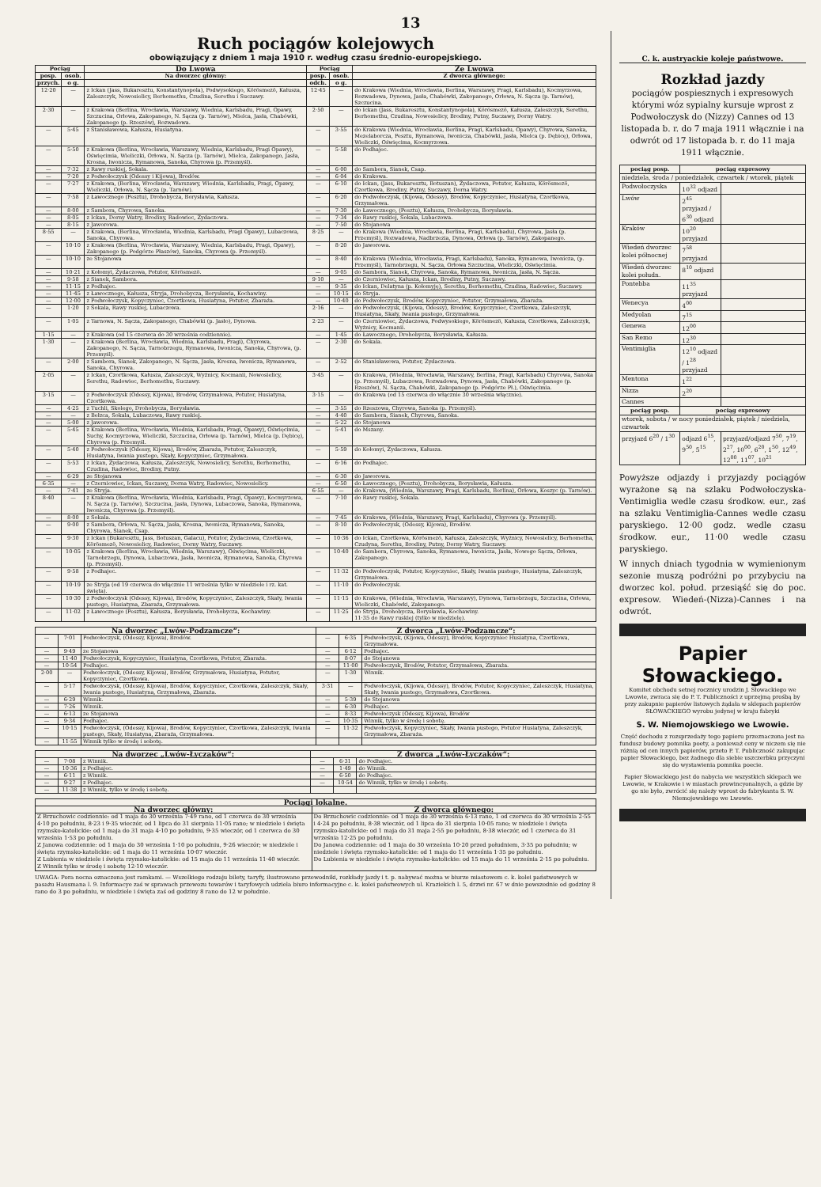13
Ruch pociągów kolejowych
obowiązujący z dniem 1 maja 1910 r. według czasu średnio-europejskiego.
| Pociąg | | Do Lwowa | Pociąg | | Ze Lwowa |
| --- | --- | --- | --- | --- | --- |
| posp. | osob. | Na dworzec główny: | posp. | osob. | Z dworca głównego: |
| przych. | o g. | | odch. | o g. | |
| 12·20 | — | z Ickan (Jass, Bukaresztu, Konstantynopola), Podwysokiego, Körösmezö, Kałusza, Zaleszczyk, Nowosielicy, Berhomethu, Czudina, Serethu i Suczawy. | 12·45 | — | do Krakowa (Wiednia, Wrocławia, Berlina, Warszawy, Pragi, Karlsbadu), Kocmyrzowa, Rozwadowa, Dynowa, Jasła, Chabówki, Zakopanego, Orłowa, N. Sącza (p. Tarnów), Szczucina. |
| 2·30 | — | z Krakowa (Berlina, Wrocławia, Warszawy, Wiednia, Karlsbadu, Pragi, Opawy, Szczucina, Orłowa, Zakopanego, N. Sącza (p. Tarnów), Mielca, Jasła, Chabówki, Zakopanego (p. Rzeszów), Rozwadowa. | 2·50 | — | do Ickan (Jass, Bukaresztu, Konstantynopola), Körösmezö, Kałusza, Zaleszczyk, Serethu, Berhomethu, Czudina, Nowosielicy, Brodiny, Putny, Suczawy, Dorny Watry. |
| — | 5·45 | z Stanisławowa, Kałusza, Husiatyna. | — | 3·55 | do Krakowa (Wiednia, Wrocławia, Berlina, Pragi, Karlsbadu, Opawy), Chyrowa, Sanoka, Mezelaborcza, Pesztu, Rymanowa, Iwonicza, Chabówki, Jasła, Mielca (p. Dębicę), Orłowa, Wieliczki, Oświęcima, Kocmyrzowa. |
| — | 5·50 | z Krakowa (Berlina, Wrocławia, Warszawy, Wiednia, Karlsbadu, Pragi Opawy), Oświęcimia, Wieliczki, Orłowa, N. Sącza (p. Tarnów), Mielca, Zakopanego, Jasła, Krosna, Iwonicza, Rymanowa, Sanoka, Chyrowa (p. Przemyśl). | — | 5·58 | do Podhajec. |
| — | 7·32 | z Rawy ruskiej, Sokala. | — | 6·00 | do Sambora, Sianek, Csap. |
| — | 7·20 | z Podwołoczysk (Odessy i Kijowa), Brodów. | — | 6·04 | do Krakowa. |
| — | 7·27 | z Krakowa, (Berlina, Wrocławia, Warszawy, Wiednia, Karlsbadu, Pragi, Opawy, Wieliczki, Orłowa, N. Sącza (p. Tarnów). | — | 6·10 | do Ickan, (Jass, Bukaresztu, Botuszan), Żydaczowa, Potutor, Kałusza, Körösmezö, Czortkowa, Brodiny, Putny, Suczawy, Dorna Watry. |
| — | 7·58 | z Ławocznego (Pesztu), Drohobycza, Borysławia, Kałusza. | — | 6·20 | do Podwołoczysk, (Kijowa, Odessy), Brodów, Kopyczyniec, Husiatyna, Czortkowa, Grzymałowa. |
| — | 8·00 | z Sambora, Chyrowa, Sanoka. | — | 7·30 | do Ławocznego, (Pesztu), Kałusza, Drohobycza, Borysławia. |
| — | 8·05 | z Ickan, Dorny Watry, Brodiny, Radowiec, Żydaczowa. | — | 7·34 | do Rawy ruskiej, Sokala, Lubaczowa. |
| — | 8·15 | z Jaworowa. | — | 7·50 | do Stojanowa |
| 8·55 | — | z Krakowa, (Berlina, Wrocławia, Wiednia, Karlsbadu, Pragi Opawy), Lubaczowa, Sanoka, Chyrowa. | 8·25 | — | do Krakowa (Wiednia, Wrocławia, Berlina, Pragi, Karlsbadu), Chyrowa, Jasła (p. Przemyśl), Rozwadowa, Nadbrzezia, Dynowa, Orłowa (p. Tarnów), Zakopanego. |
| — | 10·10 | z Krakowa (Berlina, Wrocławia, Warszawy, Wiednia, Karlsbadu, Pragi, Opawy), Zakopanego (p. Podgórze Płaszów), Sanoka, Chyrowa (p. Przemyśl). | — | 8·20 | do Jaworowa. |
| — | 10·10 | ze Stojanowa | — | 8·40 | do Krakowa (Wiednia, Wrocławia, Pragi, Karlsbadu), Sanoka, Rymanowa, Iwonicza, (p. Przemyśl), Tarnobrzegu, N. Sącza, Orłowa Szczucina, Wieliczki, Oświęcimia. |
| — | 10·21 | z Kołomyi, Żydaczowa, Potutor, Körösmezö. | — | 9·05 | do Sambora, Sianek, Chyrowa, Sanoka, Rymanowa, Iwonicza, Jasła, N. Sącza. |
| — | 9·58 | z Sianek, Sambora. | 9·10 | — | do Czerniowiec, Kałusza, Ickan, Brodiny, Putny, Suczawy. |
| — | 11·15 | z Podhajec. | — | 9·35 | do Ickan, Delatyna (p. Kołomyję), Serethu, Berhomethu, Czudina, Radowiec, Suczawy. |
| — | 11·45 | z Ławocznego, Kałusza, Stryja, Drohobycza, Borysławia, Kochawiny. | — | 10·15 | do Stryja. |
| — | 12·00 | z Podwołoczysk, Kopyczyniec, Czortkowa, Husiatyna, Potutor, Zbaraża. | — | 10·40 | do Podwołoczysk, Brodów, Kopyczyniec, Potutor, Grzymałowa, Zbaraża. |
| — | 1·20 | z Sokala, Rawy ruskiej, Lubaczowa. | 2·16 | — | do Podwołoczysk, (Kijowa, Odessy), Brodów, Kopyczyniec, Czortkowa, Zaleszczyk, Husiatyna, Skały, Iwania pustego, Grzymałowa. |
| — | 1·05 | z Tarnowa, N. Sącza, Zakopanego, Chabówki (p. Jasło), Dynowa. | 2·23 | — | do Czerniowiec, Żydaczowa, Podwysokiego, Körösmezö, Kałusza, Czortkowa, Zaleszczyk, Wyżnicy, Kocmanii. |
| 1·15 | — | z Krakowa (od 15 czerwca do 30 września codziennie). | — | 1·45 | do Ławocznego, Drohobycza, Borysławia, Kałusza. |
| 1·30 | — | z Krakowa (Berlina, Wrocławia, Wiednia, Karlsbadu, Pragi), Chyrowa, Zakopanego, N. Sącza, Tarnobrzegu, Rymanowa, Iwonicza, Sanoka, Chyrowa, (p. Przemyśl). | — | 2·30 | do Sokala. |
| — | 2·00 | z Sambora, Sianek, Zakopanego, N. Sącza, Jasła, Krosna, Iwonicza, Rymanowa, Sanoka, Chyrowa. | — | 2·52 | do Stanisławowa, Potutor, Żydaczowa. |
| 2·05 | — | z Ickan, Czortkowa, Kałusza, Zaleszczyk, Wyżnicy, Kocmanii, Nowosielicy, Serethu, Radowiec, Berhomethu, Suczawy. | 3·45 | — | do Krakowa, (Wiednia, Wrocławia, Warszawy, Berlina, Pragi, Karlsbadu) Chyrowa, Sanoka (p. Przemyśl), Lubaczowa, Rozwadowa, Dynowa, Jasła, Chabówki, Zakopanego (p. Rzeszów), N. Sącza, Chabówki, Zakopanego (p. Podgórze Pł.), Oświęcimia. |
| 3·15 | — | z Podwołoczysk (Odessy, Kijowa), Brodów, Grzymałowa, Potutor, Husiatyna, Czortkowa. | 3·15 | — | do Krakowa (od 15 czerwca do włącznie 30 września włącznie). |
| — | 4·25 | z Tuchli, Skolego, Drohobycza, Borysławia. | — | 3·55 | do Rzeszowa, Chyrowa, Sanoka (p. Przemyśl). |
| — | — | z Bełzca, Sokala, Lubaczowa, Rawy ruskiej. | — | 4·40 | do Sambora, Sianek, Chyrowa, Sanoka. |
| — | 5·00 | z Jaworowa. | — | 5·22 | do Stojanowa |
| — | 5·45 | z Krakowa (Berlina, Wrocławia, Wiednia, Karlsbadu, Pragi, Opawy), Oświęcimia, Suchy, Kocmyrzowa, Wieliczki, Szczucina, Orłowa (p. Tarnów), Mielca (p. Dębicę), Chyrowa (p. Przemyśl. | — | 5·41 | do Mszany. |
| — | 5·40 | z Podwołoczysk (Odessy, Kijowa), Brodów, Zbaraża, Potutor, Zaleszczyk, Husiatyna, Iwania pustego, Skały, Kopyczyniec, Grzymałowa. | — | 5·59 | do Kołomyi, Żydaczowa, Kałusza. |
| — | 5·53 | z Ickan, Żydaczowa, Kałusza, Zaleszczyk, Nowosielicy, Serethu, Berhomethu, Czudina, Radowiec, Brodiny, Putny. | — | 6·16 | do Podhajec. |
| — | 6·29 | ze Stojanowa | — | 6·30 | do Jaworowa. |
| 6·35 | — | z Czerniowiec, Ickan, Suczawy, Dorna Watry, Radowiec, Nowosielicy. | — | 6·50 | do Ławocznego, (Pesztu), Drohobycza, Borysławia, Kałusza. |
| — | 7·41 | ze Stryja. | 6·55 | — | do Krakowa, (Wiednia, Warszawy, Pragi, Karlsbadu, Berlina), Orłowa, Koszyc (p. Tarnów). |
| 8·40 | — | z Krakowa (Berlina, Wrocławia, Wiednia, Karlsbadu, Pragi, Opawy), Kocmyrzowa, N. Sącza (p. Tarnów), Szczucina, Jasła, Dynowa, Lubaczowa, Sanoka, Rymanowa, Iwonicza, Chyrowa (p. Przemyśl). | — | 7·10 | do Rawy ruskiej, Sokala. |
| — | 8·00 | z Sokala. | — | 7·45 | do Krakowa, (Wiednia, Warszawy, Pragi, Karlsbadu), Chyrowa (p. Przemyśl). |
| — | 9·00 | z Sambora, Orłowa, N. Sącza, Jasła, Krosna, Iwonicza, Rymanowa, Sanoka, Chyrowa, Sianek, Csap. | — | 8·10 | do Podwołoczysk, (Odessy, Kijowa), Brodów. |
| — | 9·30 | z Ickan (Bukaresztu, Jass, Botuszan, Galacu), Potutor, Żydaczowa, Czortkowa, Körösmezö, Nowosielicy, Radowiec, Dorny Watry, Suczawy. | — | 10·36 | do Ickan, Czortkowa, Körösmezö, Kałusza, Zaleszczyk, Wyżnicy, Nowosielicy, Berhometha, Czudyna, Serethu, Brodiny, Putny, Dorny Watry, Suczawy. |
| — | 10·05 | z Krakowa (Berlina, Wrocławia, Wiednia, Warszawy), Oświęcima, Wieliczki, Tarnobrzegu, Dynowa, Lubaczowa, Jasła, Iwonicza, Rymanowa, Sanoka, Chyrowa (p. Przemyśl). | — | 10·40 | do Sambora, Chyrowa, Sanoka, Rymanowa, Iwonicza, Jasła, Nowego Sącza, Orłowa, Zakopanego. |
| — | 9·58 | z Podhajec. | — | 11·32 | do Podwołoczysk, Potutor, Kopyczyniec, Skały, Iwania pustego, Husiatyna, Zaleszczyk, Grzymałowa. |
| — | 10·19 | ze Stryja (od 19 czerwca do włącznie 11 września tylko w niedziele i rz. kat. święta). | — | 11·10 | do Podwołoczysk. |
| — | 10·30 | z Podwołoczysk (Odessy, Kijowa), Brodów, Kopyczyniec, Zaleszczyk, Skały, Iwania pustego, Husiatyna, Zbaraża, Grzymałowa. | — | 11·15 | do Krakowa, (Wiednia, Wrocławia, Warszawy), Dynowa, Tarnobrzegu, Szczucina, Orłowa, Wieliczki, Chabówki, Zakopanego. |
| — | 11·02 | z Ławocznego (Pesztu), Kałusza, Borysławia, Drohobycza, Kochawiny. | — | 11·25 | do Stryja, Drohobycza, Borysławia, Kochawiny. 11·35 do Rawy ruskiej (tylko w niedzielę). |
| Na dworzec „Lwów-Podzamcze“: | | | Z dworca „Lwów-Podzamcze“: | | |
| --- | --- | --- | --- | --- | --- |
| — | 7·01 | Podwołoczysk, (Odessy, Kijowa), Brodów. | — | 6·35 | Podwołoczysk, (Kijowa, Odessy), Brodów, Kopyczyniec Husiatyna, Czortkowa, Grzymałowa. |
| — | 9·49 | ze Stojanowa | — | 6·12 | Podhajec. |
| — | 11·40 | Podwołoczysk, Kopyczyniec, Husiatyna, Czortkowa, Potutor, Zbaraża. | — | 8·07 | do Stojanowa |
| — | 10·54 | Podhajec. | — | 11·00 | Podwołoczysk, Brodów, Potutor, Grzymałowa, Zbaraża. |
| 2·00 | — | Podwołoczysk, (Odessy, Kijowa), Brodów, Grzymałowa, Husiatyna, Potutor, Kopyczyniec, Czortkowa. | — | 1·30 | Winnik. |
| — | 5·17 | Podwołoczysk, (Odessy, Kijowa), Brodów, Kopyczyniec, Czortkowa, Zaleszczyk, Skały, Iwania pustego, Husiatyna, Grzymałowa, Zbaraża. | 3·31 | — | Podwołoczysk, (Kijowa, Odessy), Brodów, Potutor, Kopyczyniec, Zaleszczyk, Husiatyna, Skały, Iwania pustego, Grzymałowa, Czortkowa. |
| — | 6·29 | Winnik. | — | 5·39 | do Stojanowa |
| — | 7·26 | Winnik. | — | 6·30 | Podhajec. |
| — | 6·13 | ze Stojanowa | — | 8·33 | Podwołoczysk (Odessy, Kijowa), Brodów |
| — | 9·34 | Podhajec. | — | 10·35 | Winnik, tylko w środę i sobotę. |
| — | 10·15 | Podwołoczysk, (Odessy, Kijowa), Brodów, Kopyczyniec, Czortkowa, Zaleszczyk, Iwania pustego, Skały, Husiatyna, Zbaraża, Grzymałowa. | — | 11·32 | Podwołoczysk, Kopyczyniec, Skały, Iwania pustego, Potutor Husiatyna, Zaleszczyk, Grzymałowa, Zbaraża. |
| — | 11·55 | Winnik tylko w środę i sobotę. | | | |
| Na dworzec „Lwów-Łyczaków“: | | | Z dworca „Lwów-Łyczaków“: | | |
| --- | --- | --- | --- | --- | --- |
| — | 7·08 | z Winnik. | — | 6·31 | do Podhajec. |
| — | 10·36 | z Podhajec. | — | 1·49 | do Winnik. |
| — | 6·11 | z Winnik. | — | 6·50 | do Podhajec. |
| — | 9·27 | z Podhajec. | — | 10·54 | do Winnik, tylko w środę i sobotę. |
| — | 11·38 | z Winnik, tylko w środę i sobotę. | | | |
| Pociągi lokalne. | |
| --- | --- |
| Na dworzec główny: | Z dworca głównego: |
| Z Brzuchowic codziennie: od 1 maja do 30 września 7·49 rano, od 1 czerwca do 30 września 4·10 po południu, 8·23 i 9·35 wieczór, od 1 lipca do 31 sierpnia 11·05 rano; w niedziele i święta rzymsko-katolickie: od 1 maja do 31 maja 4·10 po południu, 9·35 wieczór, od 1 czerwca do 30 września 1·53 po południu. Z Janowa codziennie: od 1 maja do 30 września 1·10 po południu, 9·26 wieczór; w niedziele i święta rzymsko-katolickie: od 1 maja do 11 września 10·07 wieczór. Z Lubienia w niedziele i święta rzymsko-katolickie: od 15 maja do 11 września 11·40 wieczór. Z Winnik tylko w środę i sobotę 12·10 wieczór. | Do Brzuchowic codziennie: od 1 maja do 30 września 6·13 rano, 1 od czerwca do 30 września 2·55 i 4·24 po południu, 8·38 wieczór, od 1 lipca do 31 sierpnia 10·05 rano; w niedziele i święta rzymsko-katolickie: od 1 maja do 31 maja 2·55 po południu, 8·38 wieczór, od 1 czerwca do 31 września 12·25 po południu. Do Janowa codziennie: od 1 maja do 30 września 10·20 przed południem, 3·35 po południu; w niedziele i święta rzymsko-katolickie: od 1 maja do 11 września 1·35 po południu. Do Lubienia w niedziele i święta rzymsko-katolickie: od 15 maja do 11 września 2·15 po południu. |
UWAGA: Pora nocna oznaczona jest ramkami. — Wszelkiego rodzaju bilety, taryfy, ilustrowane przewodniki, rozkłady jazdy i t. p. nabywać można w biurze miastowem c. k. kolei państwowych w pasażu Hausmana l. 9. Informacye zaś w sprawach przewozu towarów i taryfowych udziela biuro informacyjne c. k. kolei państwowych ul. Kraziekich l. 5, drzwi nr. 67 w dnie powszednie od godziny 8 rano do 3 po południu, w niedziele i święta zaś od godziny 8 rano do 12 w południe.
C. k. austryackie koleje państwowe.
Rozkład jazdy
pociągów pospiesznych i expresowych którymi wóz sypialny kursuje wprost z Podwołoczysk do (Nizzy) Cannes od 13 listopada b. r. do 7 maja 1911 włącznie i na odwrót od 17 listopada b. r. do 11 maja 1911 włącznie.
| pociąg posp. | pociąg expresowy | |
| --- | --- | --- |
| niedziela, środa / poniedziałek, czwartek / wtorek, piątek | | |
| Podwołoczyska | 10<sup>32</sup> odjazd | |
| Lwów | 2<sup>45</sup> przyjazd / 6<sup>30</sup> odjazd | |
| Kraków | 10<sup>20</sup> przyjazd | |
| Wiedeń dworzec kolei północnej | 7<sup>58</sup> przyjazd | |
| Wiedeń dworzec kolei połudn. | 8<sup>10</sup> odjazd | |
| Pontebba | 11<sup>35</sup> przyjazd | |
| Wenecya | 4<sup>00</sup> | |
| Medyolan | 7<sup>15</sup> | |
| Genewa | 12<sup>00</sup> | |
| San Remo | 12<sup>30</sup> | |
| Ventimiglia | 12<sup>10</sup> odjazd / 1<sup>28</sup> przyjazd | |
| Mentona | 1<sup>22</sup> | |
| Nizza | 2<sup>20</sup> | |
| Cannes | | |
| pociąg posp. | pociąg expresowy | |
| wtorek, sobota / w nocy poniedziałek, piątek / niedziela, czwartek | | |
| przyjazd 6<sup>20</sup> / 1<sup>30</sup> | odjazd 6<sup>15</sup>, 9<sup>50</sup>, 5<sup>15</sup> | przyjazd/odjazd 7<sup>50</sup>, 7<sup>19</sup>, 2<sup>27</sup>, 10<sup>00</sup>, 6<sup>20</sup>, 1<sup>50</sup>, 12<sup>49</sup>, 12<sup>00</sup>, 11<sup>07</sup>, 10<sup>21</sup> |
Powyższe odjazdy i przyjazdy pociągów wyrażone są na szlaku Podwołoczyska-Ventimiglia wedle czasu środkow. eur., zaś na szlaku Ventimiglia-Cannes wedle czasu paryskiego. 12·00 godz. wedle czasu środkow. eur., 11·00 wedle czasu paryskiego.
W innych dniach tygodnia w wymienionym sezonie muszą podróżni po przybyciu na dworzec kol. połud. przesiąść się do poc. expresow. Wiedeń-(Nizza)-Cannes i na odwrót.
Papier Słowackiego.
Komitet obchodu setnej rocznicy urodzin J. Słowackiego we Lwowie, zwraca się do P. T. Publiczności z uprzejmą prośbą by przy zakupnie papierów listowych żądała w sklepach papierów SŁOWACKIEGO wyrobu jedynej w kraju fabryki
S. W. Niemojowskiego we Lwowie.
Część dochodu z rozsprzedaży tego papieru przeznaczona jest na fundusz budowy pomnika poety, a ponieważ ceny w niczem się nie różnią od cen innych papierów, przeto P. T. Publiczność zakupując papier Słowackiego, bez żadnego dla siebie uszczerbku przyczyni się do wystawienia pomnika poecie.
Papier Słowackiego jest do nabycia we wszystkich sklepach we Lwowie, w Krakowie i w miastach prowincyonalnych, a gdzie by go nie było, zwrócić się należy wprost do fabrykanta S. W. Niemojowskiego we Lwowie.